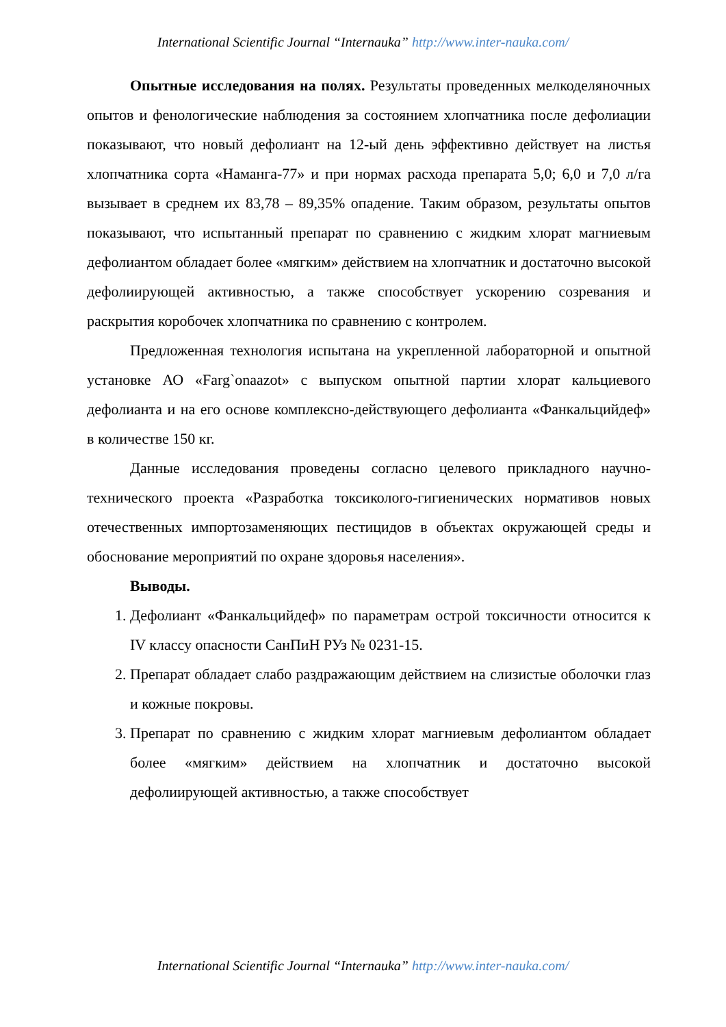International Scientific Journal “Internauka” http://www.inter-nauka.com/
Опытные исследования на полях. Результаты проведенных мелкоделяночных опытов и фенологические наблюдения за состоянием хлопчатника после дефолиации показывают, что новый дефолиант на 12-ый день эффективно действует на листья хлопчатника сорта «Наманга-77» и при нормах расхода препарата 5,0; 6,0 и 7,0 л/га вызывает в среднем их 83,78 – 89,35% опадение. Таким образом, результаты опытов показывают, что испытанный препарат по сравнению с жидким хлорат магниевым дефолиантом обладает более «мягким» действием на хлопчатник и достаточно высокой дефолиирующей активностью, а также способствует ускорению созревания и раскрытия коробочек хлопчатника по сравнению с контролем.
Предложенная технология испытана на укрепленной лабораторной и опытной установке АО «Farg`onaazot» с выпуском опытной партии хлорат кальциевого дефолианта и на его основе комплексно-действующего дефолианта «Фанкальцийдеф» в количестве 150 кг.
Данные исследования проведены согласно целевого прикладного научно-технического проекта «Разработка токсиколого-гигиенических нормативов новых отечественных импортозаменяющих пестицидов в объектах окружающей среды и обоснование мероприятий по охране здоровья населения».
Выводы.
1. Дефолиант «Фанкальцийдеф» по параметрам острой токсичности относится к IV классу опасности СанПиН РУз № 0231-15.
2. Препарат обладает слабо раздражающим действием на слизистые оболочки глаз и кожные покровы.
3. Препарат по сравнению с жидким хлорат магниевым дефолиантом обладает более «мягким» действием на хлопчатник и достаточно высокой дефолиирующей активностью, а также способствует
International Scientific Journal “Internauka” http://www.inter-nauka.com/